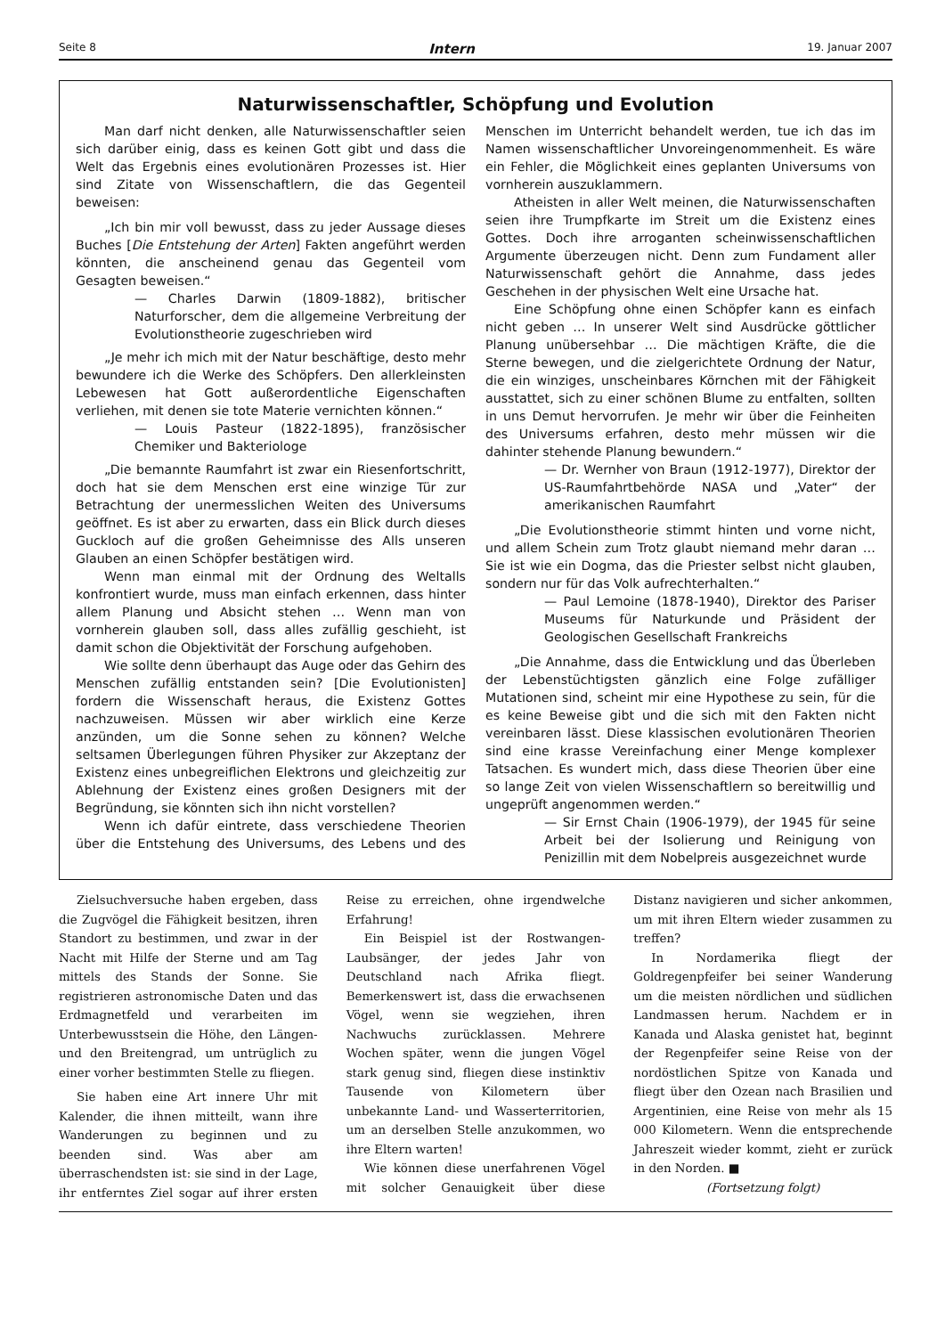Seite 8 Intern 19. Januar 2007
Naturwissenschaftler, Schöpfung und Evolution
Man darf nicht denken, alle Naturwissenschaftler seien sich darüber einig, dass es keinen Gott gibt und dass die Welt das Ergebnis eines evolutionären Prozesses ist. Hier sind Zitate von Wissenschaftlern, die das Gegenteil beweisen:
„Ich bin mir voll bewusst, dass zu jeder Aussage dieses Buches [Die Entstehung der Arten] Fakten angeführt werden könnten, die anscheinend genau das Gegenteil vom Gesagten beweisen.“
— Charles Darwin (1809-1882), britischer Naturforscher, dem die allgemeine Verbreitung der Evolutionstheorie zugeschrieben wird
„Je mehr ich mich mit der Natur beschäftige, desto mehr bewundere ich die Werke des Schöpfers. Den allerkleinsten Lebewesen hat Gott außerordentliche Eigenschaften verliehen, mit denen sie tote Materie vernichten können.“
— Louis Pasteur (1822-1895), französischer Chemiker und Bakteriologe
„Die bemannte Raumfahrt ist zwar ein Riesenfortschritt, doch hat sie dem Menschen erst eine winzige Tür zur Betrachtung der unermesslichen Weiten des Universums geöffnet. Es ist aber zu erwarten, dass ein Blick durch dieses Guckloch auf die großen Geheimnisse des Alls unseren Glauben an einen Schöpfer bestätigen wird.
Wenn man einmal mit der Ordnung des Weltalls konfrontiert wurde, muss man einfach erkennen, dass hinter allem Planung und Absicht stehen … Wenn man von vornherein glauben soll, dass alles zufällig geschieht, ist damit schon die Objektivität der Forschung aufgehoben.
Wie sollte denn überhaupt das Auge oder das Gehirn des Menschen zufällig entstanden sein? [Die Evolutionisten] fordern die Wissenschaft heraus, die Existenz Gottes nachzuweisen. Müssen wir aber wirklich eine Kerze anzünden, um die Sonne sehen zu können? Welche seltsamen Überlegungen führen Physiker zur Akzeptanz der Existenz eines unbegreiflichen Elektrons und gleichzeitig zur Ablehnung der Existenz eines großen Designers mit der Begründung, sie könnten sich ihn nicht vorstellen?
Wenn ich dafür eintrete, dass verschiedene Theorien über die Entstehung des Universums, des Lebens und des Menschen im Unterricht behandelt werden, tue ich das im Namen wissenschaftlicher Unvoreingenommenheit. Es wäre ein Fehler, die Möglichkeit eines geplanten Universums von vornherein auszuklammern.
Atheisten in aller Welt meinen, die Naturwissenschaften seien ihre Trumpfkarte im Streit um die Existenz eines Gottes. Doch ihre arroganten scheinwissenschaftlichen Argumente überzeugen nicht. Denn zum Fundament aller Naturwissenschaft gehört die Annahme, dass jedes Geschehen in der physischen Welt eine Ursache hat.
Eine Schöpfung ohne einen Schöpfer kann es einfach nicht geben … In unserer Welt sind Ausdrücke göttlicher Planung unübersehbar … Die mächtigen Kräfte, die die Sterne bewegen, und die zielgerichtete Ordnung der Natur, die ein winziges, unscheinbares Körnchen mit der Fähigkeit ausstattet, sich zu einer schönen Blume zu entfalten, sollten in uns Demut hervorrufen. Je mehr wir über die Feinheiten des Universums erfahren, desto mehr müssen wir die dahinter stehende Planung bewundern.“
— Dr. Wernher von Braun (1912-1977), Direktor der US-Raumfahrtbehörde NASA und „Vater“ der amerikanischen Raumfahrt
„Die Evolutionstheorie stimmt hinten und vorne nicht, und allem Schein zum Trotz glaubt niemand mehr daran … Sie ist wie ein Dogma, das die Priester selbst nicht glauben, sondern nur für das Volk aufrechterhalten.“
— Paul Lemoine (1878-1940), Direktor des Pariser Museums für Naturkunde und Präsident der Geologischen Gesellschaft Frankreichs
„Die Annahme, dass die Entwicklung und das Überleben der Lebenstüchtigsten gänzlich eine Folge zufälliger Mutationen sind, scheint mir eine Hypothese zu sein, für die es keine Beweise gibt und die sich mit den Fakten nicht vereinbaren lässt. Diese klassischen evolutionären Theorien sind eine krasse Vereinfachung einer Menge komplexer Tatsachen. Es wundert mich, dass diese Theorien über eine so lange Zeit von vielen Wissenschaftlern so bereitwillig und ungeprüft angenommen werden.“
— Sir Ernst Chain (1906-1979), der 1945 für seine Arbeit bei der Isolierung und Reinigung von Penizillin mit dem Nobelpreis ausgezeichnet wurde
Zielsuchversuche haben ergeben, dass die Zugvögel die Fähigkeit besitzen, ihren Standort zu bestimmen, und zwar in der Nacht mit Hilfe der Sterne und am Tag mittels des Stands der Sonne. Sie registrieren astronomische Daten und das Erdmagnetfeld und verarbeiten im Unterbewusstsein die Höhe, den Längen- und den Breitengrad, um untrüglich zu einer vorher bestimmten Stelle zu fliegen.
Sie haben eine Art innere Uhr mit Kalender, die ihnen mitteilt, wann ihre Wanderungen zu beginnen und zu beenden sind. Was aber am überraschendsten ist: sie sind in der Lage, ihr entferntes Ziel sogar auf ihrer ersten Reise zu erreichen, ohne irgendwelche Erfahrung!
Ein Beispiel ist der Rostwangen-Laubsänger, der jedes Jahr von Deutschland nach Afrika fliegt. Bemerkenswert ist, dass die erwachsenen Vögel, wenn sie wegziehen, ihren Nachwuchs zurücklassen. Mehrere Wochen später, wenn die jungen Vögel stark genug sind, fliegen diese instinktiv Tausende von Kilometern über unbekannte Land- und Wasserterritorien, um an derselben Stelle anzukommen, wo ihre Eltern warten!
Wie können diese unerfahrenen Vögel mit solcher Genauigkeit über diese Distanz navigieren und sicher ankommen, um mit ihren Eltern wieder zusammen zu treffen?
In Nordamerika fliegt der Goldregenpfeifer bei seiner Wanderung um die meisten nördlichen und südlichen Landmassen herum. Nachdem er in Kanada und Alaska genistet hat, beginnt der Regenpfeifer seine Reise von der nordöstlichen Spitze von Kanada und fliegt über den Ozean nach Brasilien und Argentinien, eine Reise von mehr als 15 000 Kilometern. Wenn die entsprechende Jahreszeit wieder kommt, zieht er zurück in den Norden. ■
(Fortsetzung folgt)